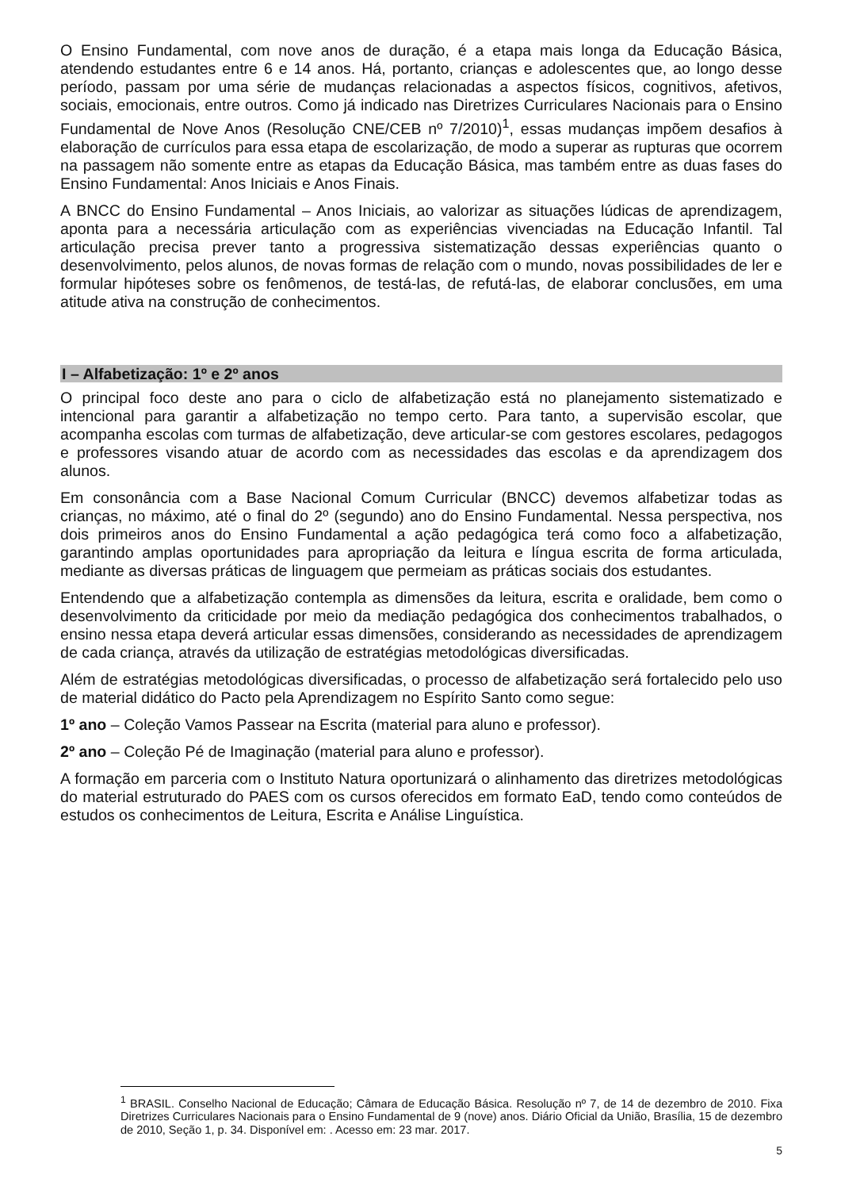O Ensino Fundamental, com nove anos de duração, é a etapa mais longa da Educação Básica, atendendo estudantes entre 6 e 14 anos. Há, portanto, crianças e adolescentes que, ao longo desse período, passam por uma série de mudanças relacionadas a aspectos físicos, cognitivos, afetivos, sociais, emocionais, entre outros. Como já indicado nas Diretrizes Curriculares Nacionais para o Ensino Fundamental de Nove Anos (Resolução CNE/CEB nº 7/2010)<sup>1</sup>, essas mudanças impõem desafios à elaboração de currículos para essa etapa de escolarização, de modo a superar as rupturas que ocorrem na passagem não somente entre as etapas da Educação Básica, mas também entre as duas fases do Ensino Fundamental: Anos Iniciais e Anos Finais.
A BNCC do Ensino Fundamental – Anos Iniciais, ao valorizar as situações lúdicas de aprendizagem, aponta para a necessária articulação com as experiências vivenciadas na Educação Infantil. Tal articulação precisa prever tanto a progressiva sistematização dessas experiências quanto o desenvolvimento, pelos alunos, de novas formas de relação com o mundo, novas possibilidades de ler e formular hipóteses sobre os fenômenos, de testá-las, de refutá-las, de elaborar conclusões, em uma atitude ativa na construção de conhecimentos.
I – Alfabetização: 1º e 2º anos
O principal foco deste ano para o ciclo de alfabetização está no planejamento sistematizado e intencional para garantir a alfabetização no tempo certo. Para tanto, a supervisão escolar, que acompanha escolas com turmas de alfabetização, deve articular-se com gestores escolares, pedagogos e professores visando atuar de acordo com as necessidades das escolas e da aprendizagem dos alunos.
Em consonância com a Base Nacional Comum Curricular (BNCC) devemos alfabetizar todas as crianças, no máximo, até o final do 2º (segundo) ano do Ensino Fundamental. Nessa perspectiva, nos dois primeiros anos do Ensino Fundamental a ação pedagógica terá como foco a alfabetização, garantindo amplas oportunidades para apropriação da leitura e língua escrita de forma articulada, mediante as diversas práticas de linguagem que permeiam as práticas sociais dos estudantes.
Entendendo que a alfabetização contempla as dimensões da leitura, escrita e oralidade, bem como o desenvolvimento da criticidade por meio da mediação pedagógica dos conhecimentos trabalhados, o ensino nessa etapa deverá articular essas dimensões, considerando as necessidades de aprendizagem de cada criança, através da utilização de estratégias metodológicas diversificadas.
Além de estratégias metodológicas diversificadas, o processo de alfabetização será fortalecido pelo uso de material didático do Pacto pela Aprendizagem no Espírito Santo como segue:
1º ano – Coleção Vamos Passear na Escrita (material para aluno e professor).
2º ano – Coleção Pé de Imaginação (material para aluno e professor).
A formação em parceria com o Instituto Natura oportunizará o alinhamento das diretrizes metodológicas do material estruturado do PAES com os cursos oferecidos em formato EaD, tendo como conteúdos de estudos os conhecimentos de Leitura, Escrita e Análise Linguística.
<sup>1</sup> BRASIL. Conselho Nacional de Educação; Câmara de Educação Básica. Resolução nº 7, de 14 de dezembro de 2010. Fixa Diretrizes Curriculares Nacionais para o Ensino Fundamental de 9 (nove) anos. Diário Oficial da União, Brasília, 15 de dezembro de 2010, Seção 1, p. 34. Disponível em: . Acesso em: 23 mar. 2017.
5